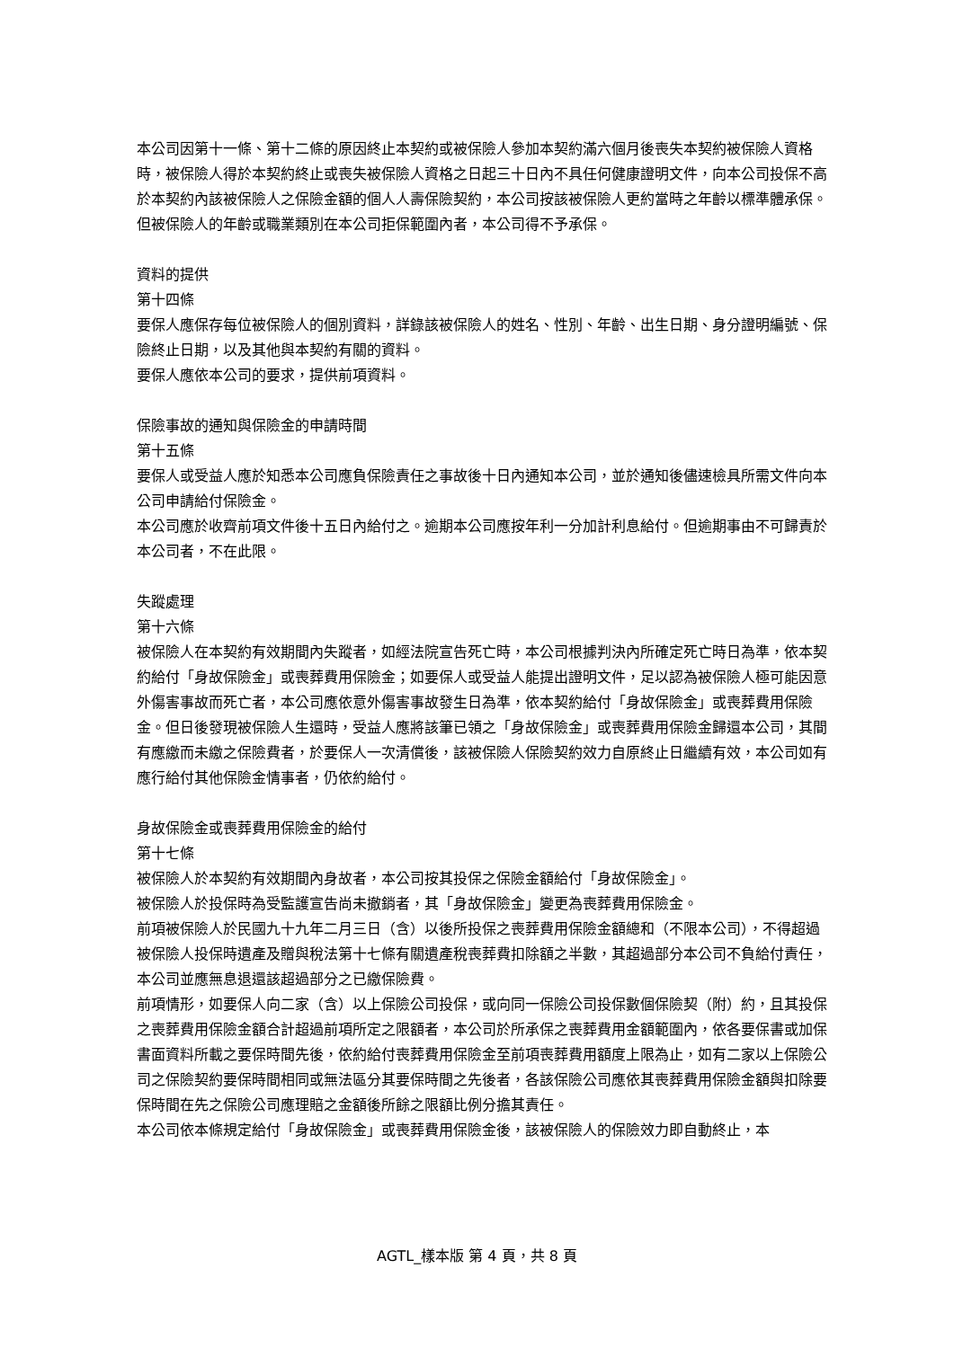本公司因第十一條、第十二條的原因終止本契約或被保險人參加本契約滿六個月後喪失本契約被保險人資格時，被保險人得於本契約終止或喪失被保險人資格之日起三十日內不具任何健康證明文件，向本公司投保不高於本契約內該被保險人之保險金額的個人人壽保險契約，本公司按該被保險人更約當時之年齡以標準體承保。但被保險人的年齡或職業類別在本公司拒保範圍內者，本公司得不予承保。
資料的提供
第十四條
要保人應保存每位被保險人的個別資料，詳錄該被保險人的姓名、性別、年齡、出生日期、身分證明編號、保險終止日期，以及其他與本契約有關的資料。
要保人應依本公司的要求，提供前項資料。
保險事故的通知與保險金的申請時間
第十五條
要保人或受益人應於知悉本公司應負保險責任之事故後十日內通知本公司，並於通知後儘速檢具所需文件向本公司申請給付保險金。
本公司應於收齊前項文件後十五日內給付之。逾期本公司應按年利一分加計利息給付。但逾期事由不可歸責於本公司者，不在此限。
失蹤處理
第十六條
被保險人在本契約有效期間內失蹤者，如經法院宣告死亡時，本公司根據判決內所確定死亡時日為準，依本契約給付「身故保險金」或喪葬費用保險金；如要保人或受益人能提出證明文件，足以認為被保險人極可能因意外傷害事故而死亡者，本公司應依意外傷害事故發生日為準，依本契約給付「身故保險金」或喪葬費用保險金。但日後發現被保險人生還時，受益人應將該筆已領之「身故保險金」或喪葬費用保險金歸還本公司，其間有應繳而未繳之保險費者，於要保人一次清償後，該被保險人保險契約效力自原終止日繼續有效，本公司如有應行給付其他保險金情事者，仍依約給付。
身故保險金或喪葬費用保險金的給付
第十七條
被保險人於本契約有效期間內身故者，本公司按其投保之保險金額給付「身故保險金」。
被保險人於投保時為受監護宣告尚未撤銷者，其「身故保險金」變更為喪葬費用保險金。
前項被保險人於民國九十九年二月三日（含）以後所投保之喪葬費用保險金額總和（不限本公司），不得超過被保險人投保時遺產及贈與稅法第十七條有關遺產稅喪葬費扣除額之半數，其超過部分本公司不負給付責任，本公司並應無息退還該超過部分之已繳保險費。
前項情形，如要保人向二家（含）以上保險公司投保，或向同一保險公司投保數個保險契（附）約，且其投保之喪葬費用保險金額合計超過前項所定之限額者，本公司於所承保之喪葬費用金額範圍內，依各要保書或加保書面資料所載之要保時間先後，依約給付喪葬費用保險金至前項喪葬費用額度上限為止，如有二家以上保險公司之保險契約要保時間相同或無法區分其要保時間之先後者，各該保險公司應依其喪葬費用保險金額與扣除要保時間在先之保險公司應理賠之金額後所餘之限額比例分擔其責任。
本公司依本條規定給付「身故保險金」或喪葬費用保險金後，該被保險人的保險效力即自動終止，本
AGTL_樣本版 第 4 頁，共 8 頁